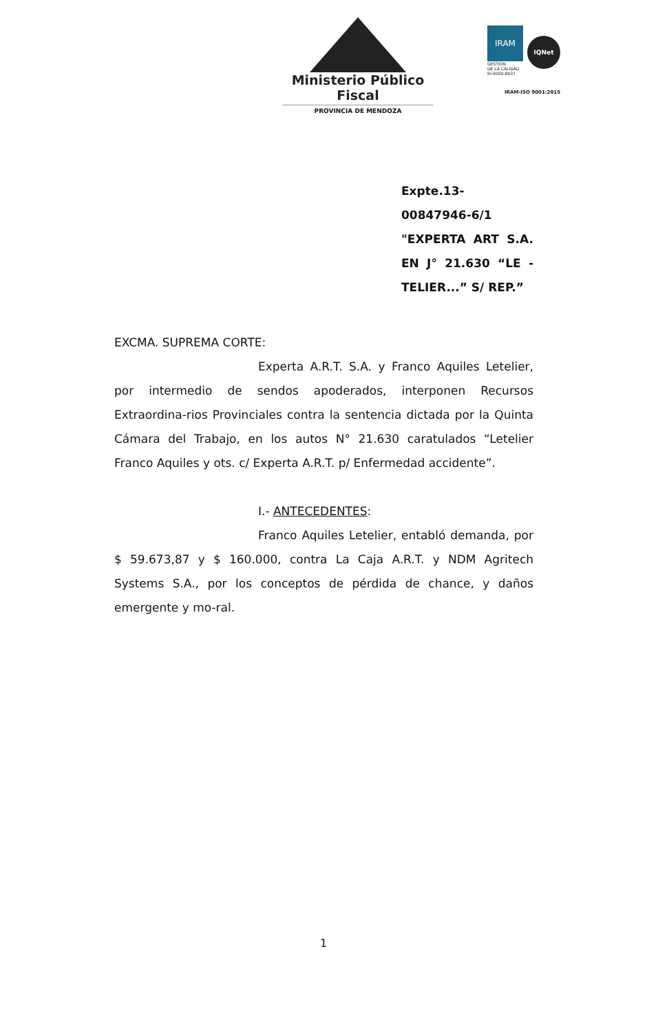Ministerio Público Fiscal
PROVINCIA DE MENDOZA
IRAM
GESTION
DE LA CALIDAD
RI-9000-8937
IQNet
IRAM-ISO 9001:2015
Expte.13-00847946-6/1
"EXPERTA ART S.A. EN J° 21.630 “LE - TELIER...” S/ REP.”
EXCMA. SUPREMA CORTE:
Experta A.R.T. S.A. y Franco Aquiles Letelier, por intermedio de sendos apoderados, interponen Recursos Extraordina-rios Provinciales contra la sentencia dictada por la Quinta Cámara del Trabajo, en los autos N° 21.630 caratulados “Letelier Franco Aquiles y ots. c/ Experta A.R.T. p/ Enfermedad accidente”.
I.- ANTECEDENTES:
Franco Aquiles Letelier, entabló demanda, por $ 59.673,87 y $ 160.000, contra La Caja A.R.T. y NDM Agritech Systems S.A., por los conceptos de pérdida de chance, y daños emergente y mo-ral.
1